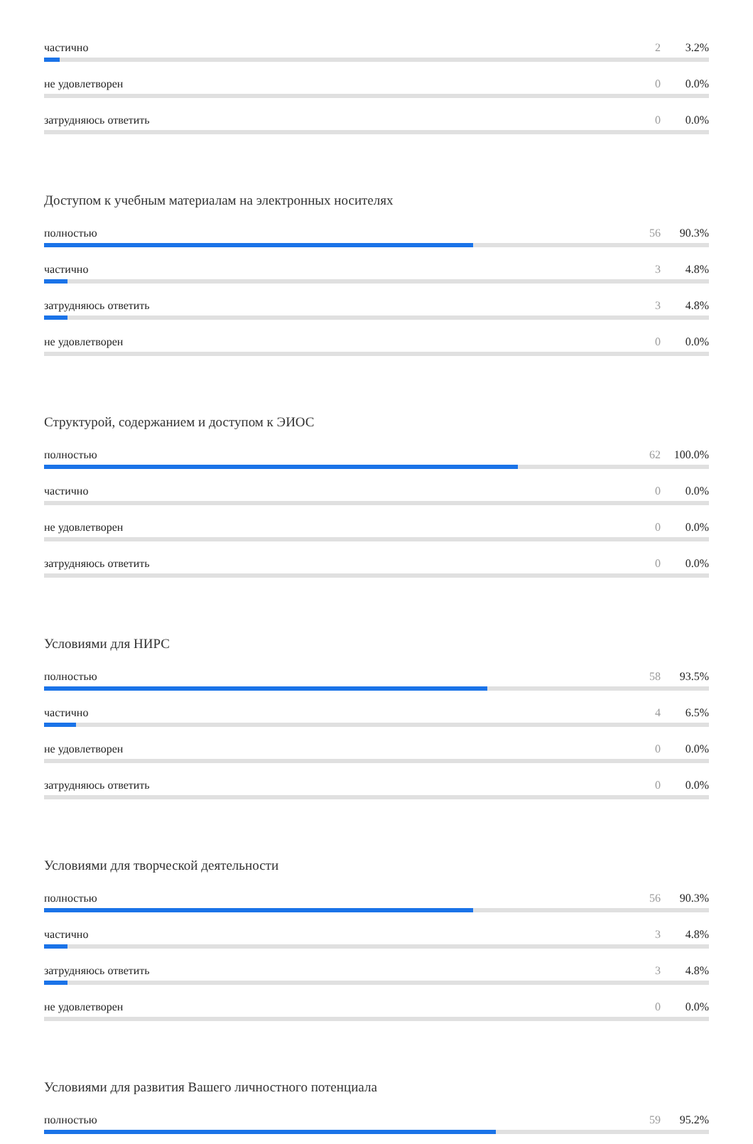частично 2 3.2%
не удовлетворен 0 0.0%
затрудняюсь ответить 0 0.0%
Доступом к учебным материалам на электронных носителях
полностью 56 90.3%
частично 3 4.8%
затрудняюсь ответить 3 4.8%
не удовлетворен 0 0.0%
Структурой, содержанием и доступом к ЭИОС
полностью 62 100.0%
частично 0 0.0%
не удовлетворен 0 0.0%
затрудняюсь ответить 0 0.0%
Условиями для НИРС
полностью 58 93.5%
частично 4 6.5%
не удовлетворен 0 0.0%
затрудняюсь ответить 0 0.0%
Условиями для творческой деятельности
полностью 56 90.3%
частично 3 4.8%
затрудняюсь ответить 3 4.8%
не удовлетворен 0 0.0%
Условиями для развития Вашего личностного потенциала
полностью 59 95.2%